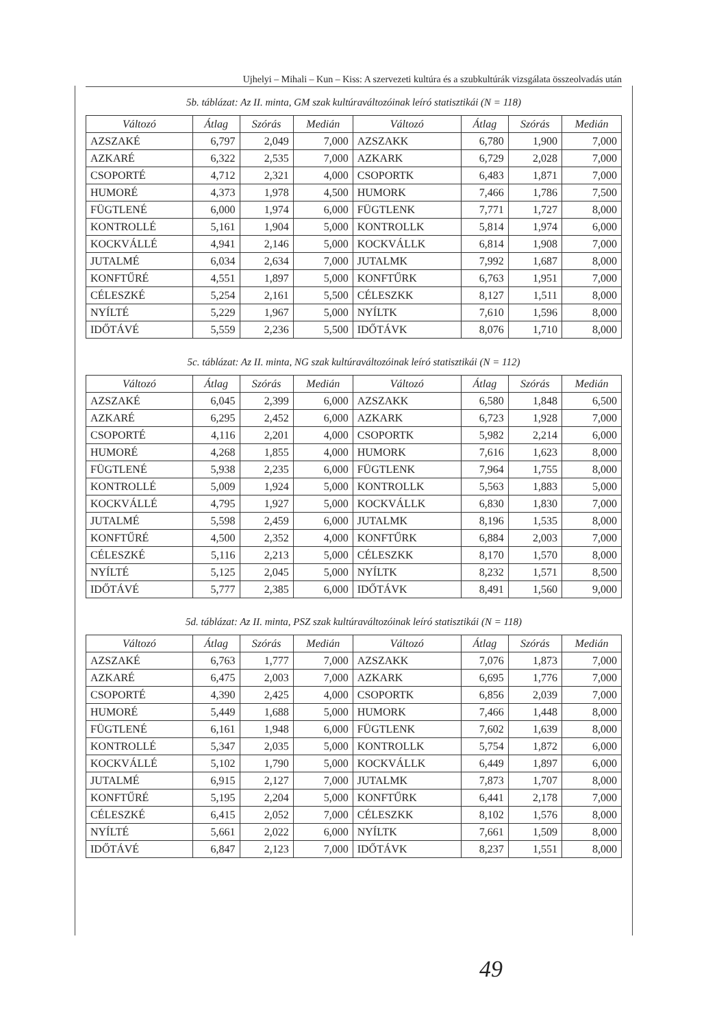Ujhelyi – Mihali – Kun – Kiss: A szervezeti kultúra és a szubkultúrák vizsgálata összeolvadás után
5b. táblázat: Az II. minta, GM szak kultúraváltozóinak leíró statisztikái (N = 118)
| Változó | Átlag | Szórás | Medián | Változó | Átlag | Szórás | Medián |
| --- | --- | --- | --- | --- | --- | --- | --- |
| AZSZAKÉ | 6,797 | 2,049 | 7,000 | AZSZAKK | 6,780 | 1,900 | 7,000 |
| AZKARÉ | 6,322 | 2,535 | 7,000 | AZKARK | 6,729 | 2,028 | 7,000 |
| CSOPORTÉ | 4,712 | 2,321 | 4,000 | CSOPORTK | 6,483 | 1,871 | 7,000 |
| HUMORÉ | 4,373 | 1,978 | 4,500 | HUMORK | 7,466 | 1,786 | 7,500 |
| FÜGTLENÉ | 6,000 | 1,974 | 6,000 | FÜGTLENK | 7,771 | 1,727 | 8,000 |
| KONTROLLÉ | 5,161 | 1,904 | 5,000 | KONTROLLK | 5,814 | 1,974 | 6,000 |
| KOCKVÁLLÉ | 4,941 | 2,146 | 5,000 | KOCKVÁLLK | 6,814 | 1,908 | 7,000 |
| JUTALMÉ | 6,034 | 2,634 | 7,000 | JUTALMK | 7,992 | 1,687 | 8,000 |
| KONFTŰRÉ | 4,551 | 1,897 | 5,000 | KONFTŰRK | 6,763 | 1,951 | 7,000 |
| CÉLESZKÉ | 5,254 | 2,161 | 5,500 | CÉLESZKK | 8,127 | 1,511 | 8,000 |
| NYÍLTÉ | 5,229 | 1,967 | 5,000 | NYÍLTK | 7,610 | 1,596 | 8,000 |
| IDŐTÁVÉ | 5,559 | 2,236 | 5,500 | IDŐTÁVK | 8,076 | 1,710 | 8,000 |
5c. táblázat: Az II. minta, NG szak kultúraváltozóinak leíró statisztikái (N = 112)
| Változó | Átlag | Szórás | Medián | Változó | Átlag | Szórás | Medián |
| --- | --- | --- | --- | --- | --- | --- | --- |
| AZSZAKÉ | 6,045 | 2,399 | 6,000 | AZSZAKK | 6,580 | 1,848 | 6,500 |
| AZKARÉ | 6,295 | 2,452 | 6,000 | AZKARK | 6,723 | 1,928 | 7,000 |
| CSOPORTÉ | 4,116 | 2,201 | 4,000 | CSOPORTK | 5,982 | 2,214 | 6,000 |
| HUMORÉ | 4,268 | 1,855 | 4,000 | HUMORK | 7,616 | 1,623 | 8,000 |
| FÜGTLENÉ | 5,938 | 2,235 | 6,000 | FÜGTLENK | 7,964 | 1,755 | 8,000 |
| KONTROLLÉ | 5,009 | 1,924 | 5,000 | KONTROLLK | 5,563 | 1,883 | 5,000 |
| KOCKVÁLLÉ | 4,795 | 1,927 | 5,000 | KOCKVÁLLK | 6,830 | 1,830 | 7,000 |
| JUTALMÉ | 5,598 | 2,459 | 6,000 | JUTALMK | 8,196 | 1,535 | 8,000 |
| KONFTŰRÉ | 4,500 | 2,352 | 4,000 | KONFTŰRK | 6,884 | 2,003 | 7,000 |
| CÉLESZKÉ | 5,116 | 2,213 | 5,000 | CÉLESZKK | 8,170 | 1,570 | 8,000 |
| NYÍLTÉ | 5,125 | 2,045 | 5,000 | NYÍLTK | 8,232 | 1,571 | 8,500 |
| IDŐTÁVÉ | 5,777 | 2,385 | 6,000 | IDŐTÁVK | 8,491 | 1,560 | 9,000 |
5d. táblázat: Az II. minta, PSZ szak kultúraváltozóinak leíró statisztikái (N = 118)
| Változó | Átlag | Szórás | Medián | Változó | Átlag | Szórás | Medián |
| --- | --- | --- | --- | --- | --- | --- | --- |
| AZSZAKÉ | 6,763 | 1,777 | 7,000 | AZSZAKK | 7,076 | 1,873 | 7,000 |
| AZKARÉ | 6,475 | 2,003 | 7,000 | AZKARK | 6,695 | 1,776 | 7,000 |
| CSOPORTÉ | 4,390 | 2,425 | 4,000 | CSOPORTK | 6,856 | 2,039 | 7,000 |
| HUMORÉ | 5,449 | 1,688 | 5,000 | HUMORK | 7,466 | 1,448 | 8,000 |
| FÜGTLENÉ | 6,161 | 1,948 | 6,000 | FÜGTLENK | 7,602 | 1,639 | 8,000 |
| KONTROLLÉ | 5,347 | 2,035 | 5,000 | KONTROLLK | 5,754 | 1,872 | 6,000 |
| KOCKVÁLLÉ | 5,102 | 1,790 | 5,000 | KOCKVÁLLK | 6,449 | 1,897 | 6,000 |
| JUTALMÉ | 6,915 | 2,127 | 7,000 | JUTALMK | 7,873 | 1,707 | 8,000 |
| KONFTŰRÉ | 5,195 | 2,204 | 5,000 | KONFTŰRK | 6,441 | 2,178 | 7,000 |
| CÉLESZKÉ | 6,415 | 2,052 | 7,000 | CÉLESZKK | 8,102 | 1,576 | 8,000 |
| NYÍLTÉ | 5,661 | 2,022 | 6,000 | NYÍLTK | 7,661 | 1,509 | 8,000 |
| IDŐTÁVÉ | 6,847 | 2,123 | 7,000 | IDŐTÁVK | 8,237 | 1,551 | 8,000 |
49